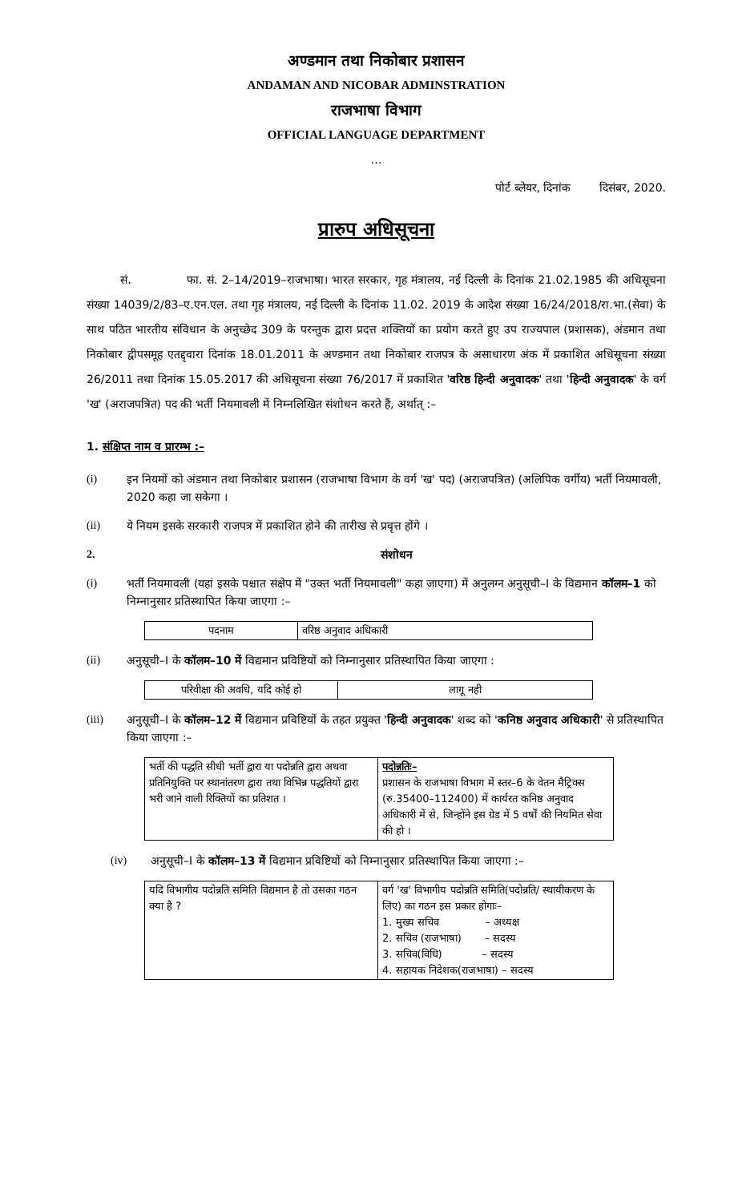अण्डमान तथा निकोबार प्रशासन
ANDAMAN AND NICOBAR ADMINSTRATION
राजभाषा विभाग
OFFICIAL LANGUAGE DEPARTMENT
…
पोर्ट ब्लेयर, दिनांक दिसंबर, 2020.
प्रारुप अधिसूचना
सं. फा. सं. 2–14/2019–राजभाषा। भारत सरकार, गृह मंत्रालय, नई दिल्ली के दिनांक 21.02.1985 की अधिसूचना संख्या 14039/2/83–ए.एन.एल. तथा गृह मंत्रालय, नई दिल्ली के दिनांक 11.02. 2019 के आदेश संख्या 16/24/2018/रा.भा.(सेवा) के साथ पठित भारतीय संविधान के अनुच्छेद 309 के परन्तुक द्वारा प्रदत्त शक्तियों का प्रयोग करते हुए उप राज्यपाल (प्रशासक), अंडमान तथा निकोबार द्वीपसमूह एतद्द्वारा दिनांक 18.01.2011 के अण्डमान तथा निकोबार राजपत्र के असाधारण अंक में प्रकाशित अधिसूचना संख्या 26/2011 तथा दिनांक 15.05.2017 की अधिसूचना संख्या 76/2017 में प्रकाशित 'वरिष्ठ हिन्दी अनुवादक' तथा 'हिन्दी अनुवादक' के वर्ग 'ख' (अराजपत्रित) पद की भर्ती नियमावली में निम्नलिखित संशोधन करते हैं, अर्थात् :–
1. संक्षिप्त नाम व प्रारम्भ :–
(i) इन नियमों को अंडमान तथा निकोबार प्रशासन (राजभाषा विभाग के वर्ग 'ख' पद) (अराजपत्रित) (अलिपिक वर्गीय) भर्ती नियमावली, 2020 कहा जा सकेगा ।
(ii) ये नियम इसके सरकारी राजपत्र में प्रकाशित होने की तारीख से प्रवृत्त होंगे ।
2. संशोधन
(i) भर्ती नियमावली (यहां इसके पश्चात संक्षेप में "उक्त भर्ती नियमावली" कहा जाएगा) में अनुलग्न अनुसूची–I के विद्यमान कॉलम–1 को निम्नानुसार प्रतिस्थापित किया जाएगा :–
| पदनाम | वरिष्ठ अनुवाद अधिकारी |
(ii) अनुसूची–I के कॉलम–10 में विद्यमान प्रविष्टियों को निम्नानुसार प्रतिस्थापित किया जाएगा :
| परिवीक्षा की अवधि, यदि कोई हो | लागू नही |
(iii) अनुसूची–I के कॉलम–12 में विद्यमान प्रविष्टियों के तहत प्रयुक्त 'हिन्दी अनुवादक' शब्द को 'कनिष्ठ अनुवाद अधिकारी' से प्रतिस्थापित किया जाएगा :–
| भर्ती की पद्धति सीधी भर्ती द्वारा या पदोन्नति द्वारा अथवा प्रतिनियुक्ति पर स्थानांतरण द्वारा तथा विभिन्न पद्धतियों द्वारा भरी जाने वाली रिक्तियों का प्रतिशत । | पदोन्नतिः– प्रशासन के राजभाषा विभाग में स्तर–6 के वेतन मैट्रिक्स (रु.35400–112400) में कार्यरत कनिष्ठ अनुवाद अधिकारी में से, जिन्होंने इस ग्रेड में 5 वर्षों की नियमित सेवा की हो । |
(iv) अनुसूची–I के कॉलम–13 में विद्यमान प्रविष्टियों को निम्नानुसार प्रतिस्थापित किया जाएगा :–
| यदि विभागीय पदोन्नति समिति विद्यमान है तो उसका गठन क्या है ? | वर्ग 'ख' विभागीय पदोन्नति समिति(पदोन्नति/ स्थायीकरण के लिए) का गठन इस प्रकार होगाः– 1. मुख्य सचिव – अध्यक्ष 2. सचिव (राजभाषा) – सदस्य 3. सचिव(विधि) – सदस्य 4. सहायक निदेशक(राजभाषा) – सदस्य |